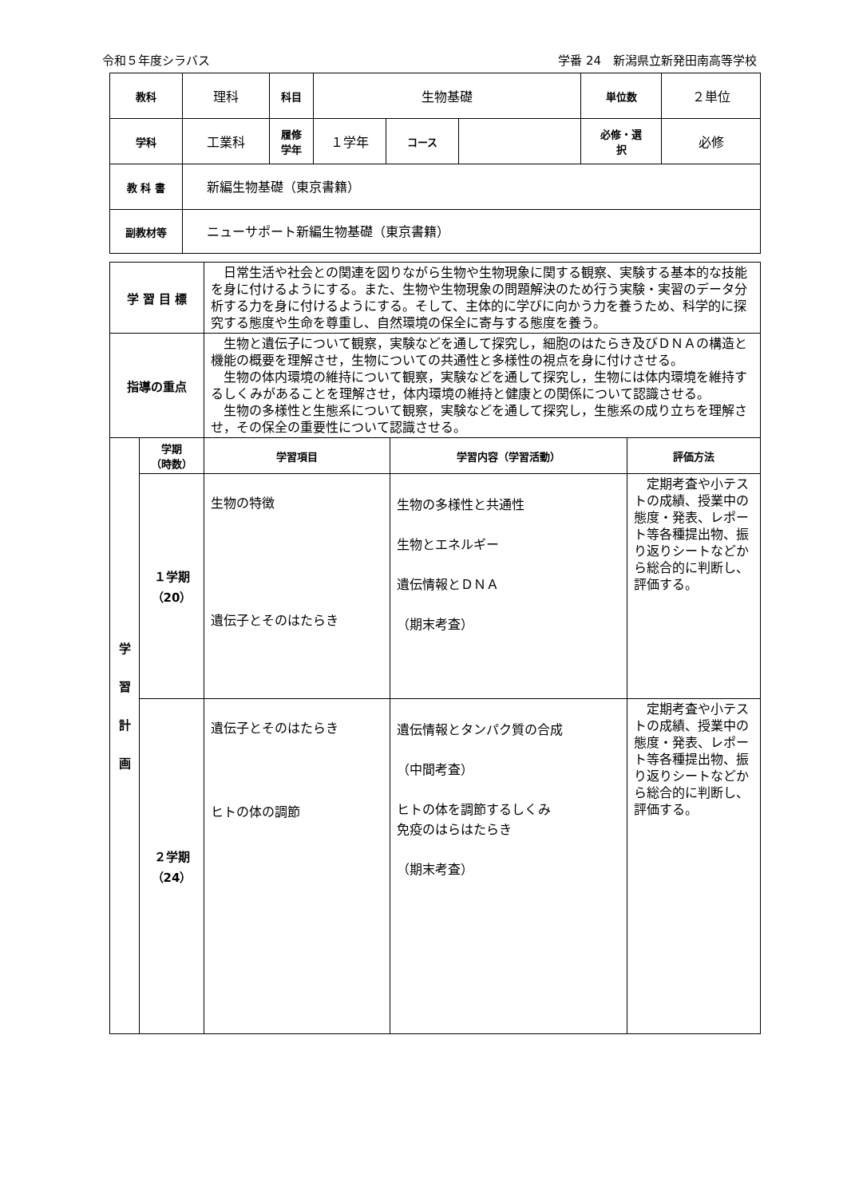令和５年度シラバス 学番 24　新潟県立新発田南高等学校
| 教科 | 理科 | 科目 | 生物基礎 | | | 単位数 | ２単位 |
| 学科 | 工業科 | 履修 学年 | １学年 | コース | | 必修・選 択 | 必修 |
| 教 科 書 | 新編生物基礎（東京書籍） | | | | | | |
| 副教材等 | ニューサポート新編生物基礎（東京書籍） | | | | | | |
| 学 習 目 標 | | 日常生活や社会との関連を図りながら生物や生物現象に関する観察、実験する基本的な技能を身に付けるようにする。また、生物や生物現象の問題解決のため行う実験・実習のデータ分析する力を身に付けるようにする。そして、主体的に学びに向かう力を養うため、科学的に探究する態度や生命を尊重し、自然環境の保全に寄与する態度を養う。 | | |
| 指導の重点 | | 生物と遺伝子について観察，実験などを通して探究し，細胞のはたらき及びＤＮＡの構造と機能の概要を理解させ，生物についての共通性と多様性の視点を身に付けさせる。 生物の体内環境の維持について観察，実験などを通して探究し，生物には体内環境を維持するしくみがあることを理解させ，体内環境の維持と健康との関係について認識させる。 生物の多様性と生態系について観察，実験などを通して探究し，生態系の成り立ちを理解させ，その保全の重要性について認識させる。 | | |
| 学 習 計 画 | 学期 （時数） | 学習項目 | 学習内容（学習活動） | 評価方法 |
| | １学期 （20） | 生物の特徴 遺伝子とそのはたらき | 生物の多様性と共通性 生物とエネルギー 遺伝情報とＤＮＡ （期末考査） | 定期考査や小テストの成績、授業中の態度・発表、レポート等各種提出物、振り返りシートなどから総合的に判断し、評価する。 |
| | ２学期 （24） | 遺伝子とそのはたらき ヒトの体の調節 | 遺伝情報とタンパク質の合成 （中間考査） ヒトの体を調節するしくみ 免疫のはらはたらき （期末考査） | 定期考査や小テストの成績、授業中の態度・発表、レポート等各種提出物、振り返りシートなどから総合的に判断し、評価する。 |